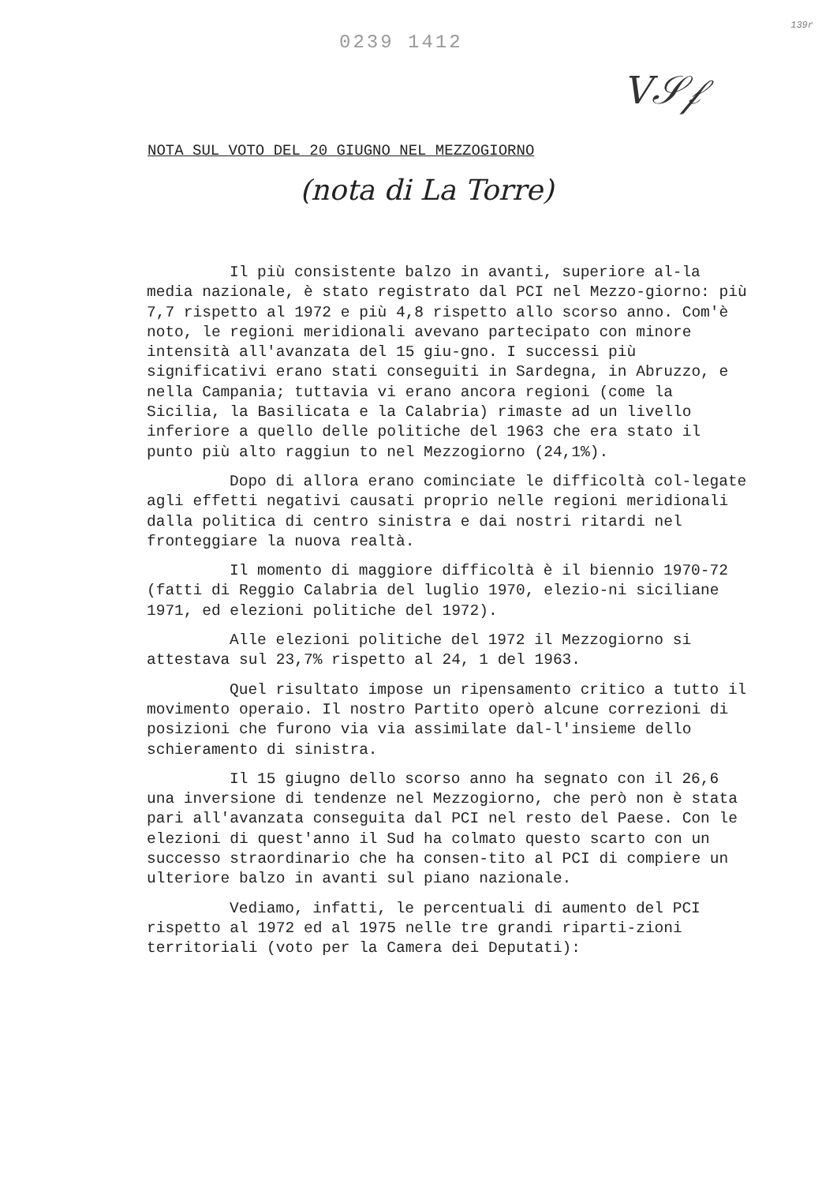0239 1412
139r
V𝒮𝒻
NOTA SUL VOTO DEL 20 GIUGNO NEL MEZZOGIORNO
(nota di La Torre)
Il più consistente balzo in avanti, superiore al-la media nazionale, è stato registrato dal PCI nel Mezzo-giorno: più 7,7 rispetto al 1972 e più 4,8 rispetto allo scorso anno. Com'è noto, le regioni meridionali avevano partecipato con minore intensità all'avanzata del 15 giu-gno. I successi più significativi erano stati conseguiti in Sardegna, in Abruzzo, e nella Campania; tuttavia vi erano ancora regioni (come la Sicilia, la Basilicata e la Calabria) rimaste ad un livello inferiore a quello delle politiche del 1963 che era stato il punto più alto raggiun to nel Mezzogiorno (24,1%).
Dopo di allora erano cominciate le difficoltà col-legate agli effetti negativi causati proprio nelle regioni meridionali dalla politica di centro sinistra e dai nostri ritardi nel fronteggiare la nuova realtà.
Il momento di maggiore difficoltà è il biennio 1970-72 (fatti di Reggio Calabria del luglio 1970, elezio-ni siciliane 1971, ed elezioni politiche del 1972).
Alle elezioni politiche del 1972 il Mezzogiorno si attestava sul 23,7% rispetto al 24, 1 del 1963.
Quel risultato impose un ripensamento critico a tutto il movimento operaio. Il nostro Partito operò alcune correzioni di posizioni che furono via via assimilate dal-l'insieme dello schieramento di sinistra.
Il 15 giugno dello scorso anno ha segnato con il 26,6 una inversione di tendenze nel Mezzogiorno, che però non è stata pari all'avanzata conseguita dal PCI nel resto del Paese. Con le elezioni di quest'anno il Sud ha colmato questo scarto con un successo straordinario che ha consen-tito al PCI di compiere un ulteriore balzo in avanti sul piano nazionale.
Vediamo, infatti, le percentuali di aumento del PCI rispetto al 1972 ed al 1975 nelle tre grandi riparti-zioni territoriali (voto per la Camera dei Deputati):